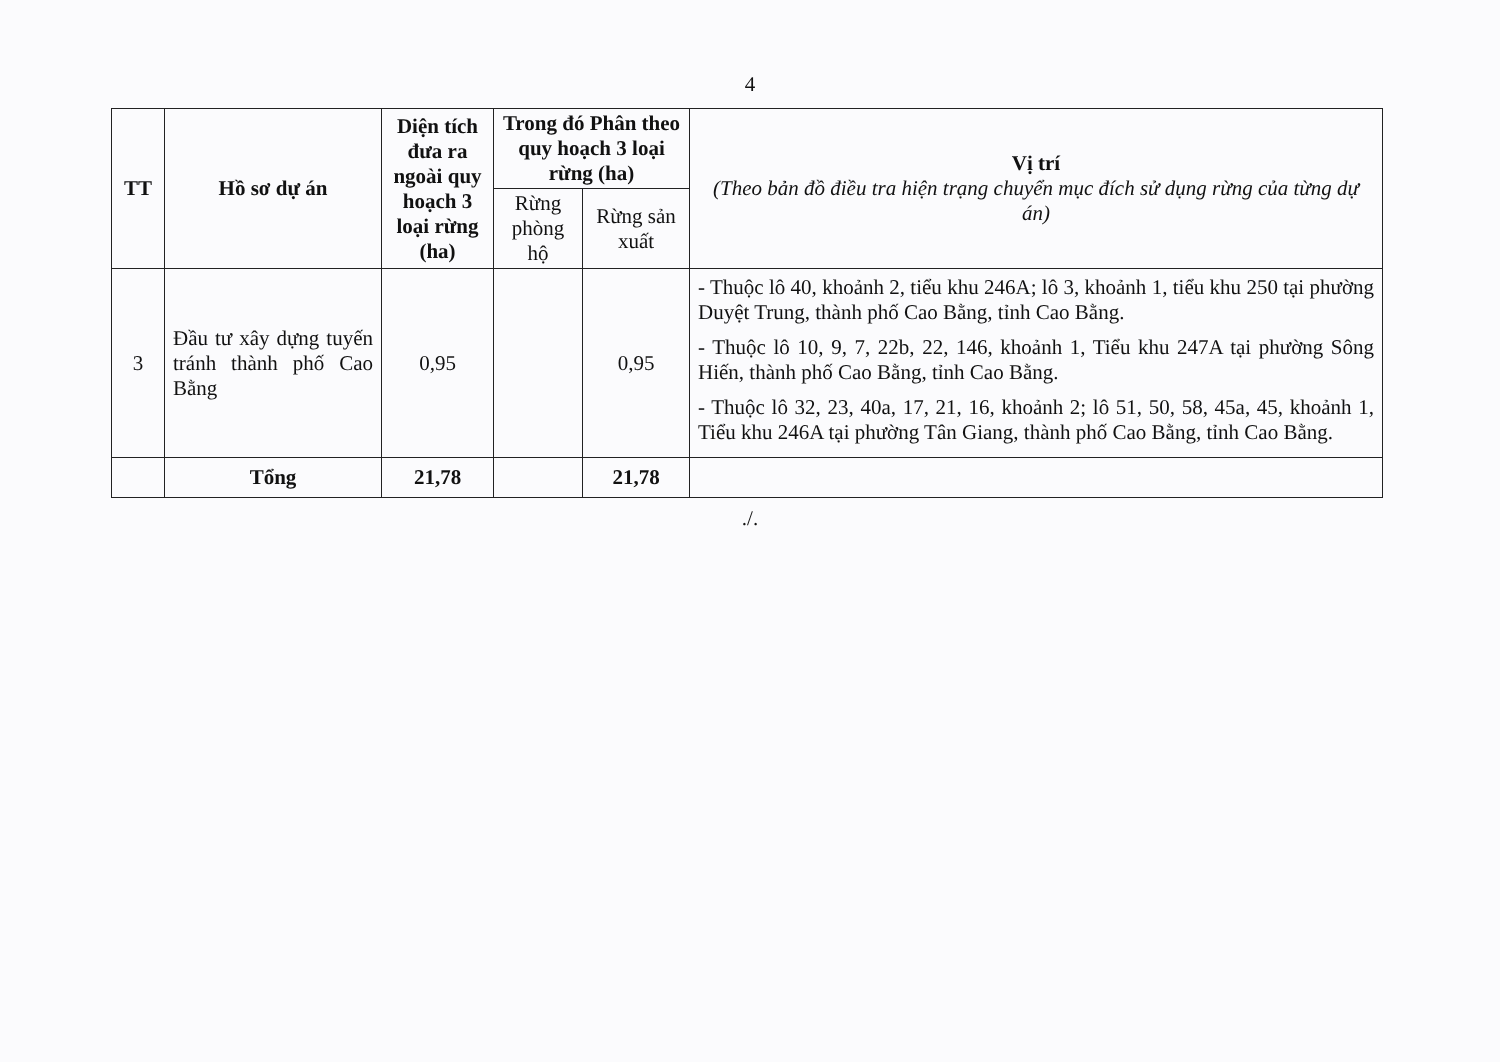4
| TT | Hồ sơ dự án | Diện tích đưa ra ngoài quy hoạch 3 loại rừng (ha) | Trong đó Phân theo quy hoạch 3 loại rừng (ha) | | Vị trí (Theo bản đồ điều tra hiện trạng chuyển mục đích sử dụng rừng của từng dự án) |
| --- | --- | --- | --- | --- | --- |
| | | | Rừng phòng hộ | Rừng sản xuất | |
| 3 | Đầu tư xây dựng tuyến tránh thành phố Cao Bằng | 0,95 | | 0,95 | - Thuộc lô 40, khoảnh 2, tiểu khu 246A; lô 3, khoảnh 1, tiểu khu 250 tại phường Duyệt Trung, thành phố Cao Bằng, tỉnh Cao Bằng. - Thuộc lô 10, 9, 7, 22b, 22, 146, khoảnh 1, Tiểu khu 247A tại phường Sông Hiến, thành phố Cao Bằng, tỉnh Cao Bằng. - Thuộc lô 32, 23, 40a, 17, 21, 16, khoảnh 2; lô 51, 50, 58, 45a, 45, khoảnh 1, Tiểu khu 246A tại phường Tân Giang, thành phố Cao Bằng, tỉnh Cao Bằng. |
| | Tổng | 21,78 | | 21,78 | |
./.